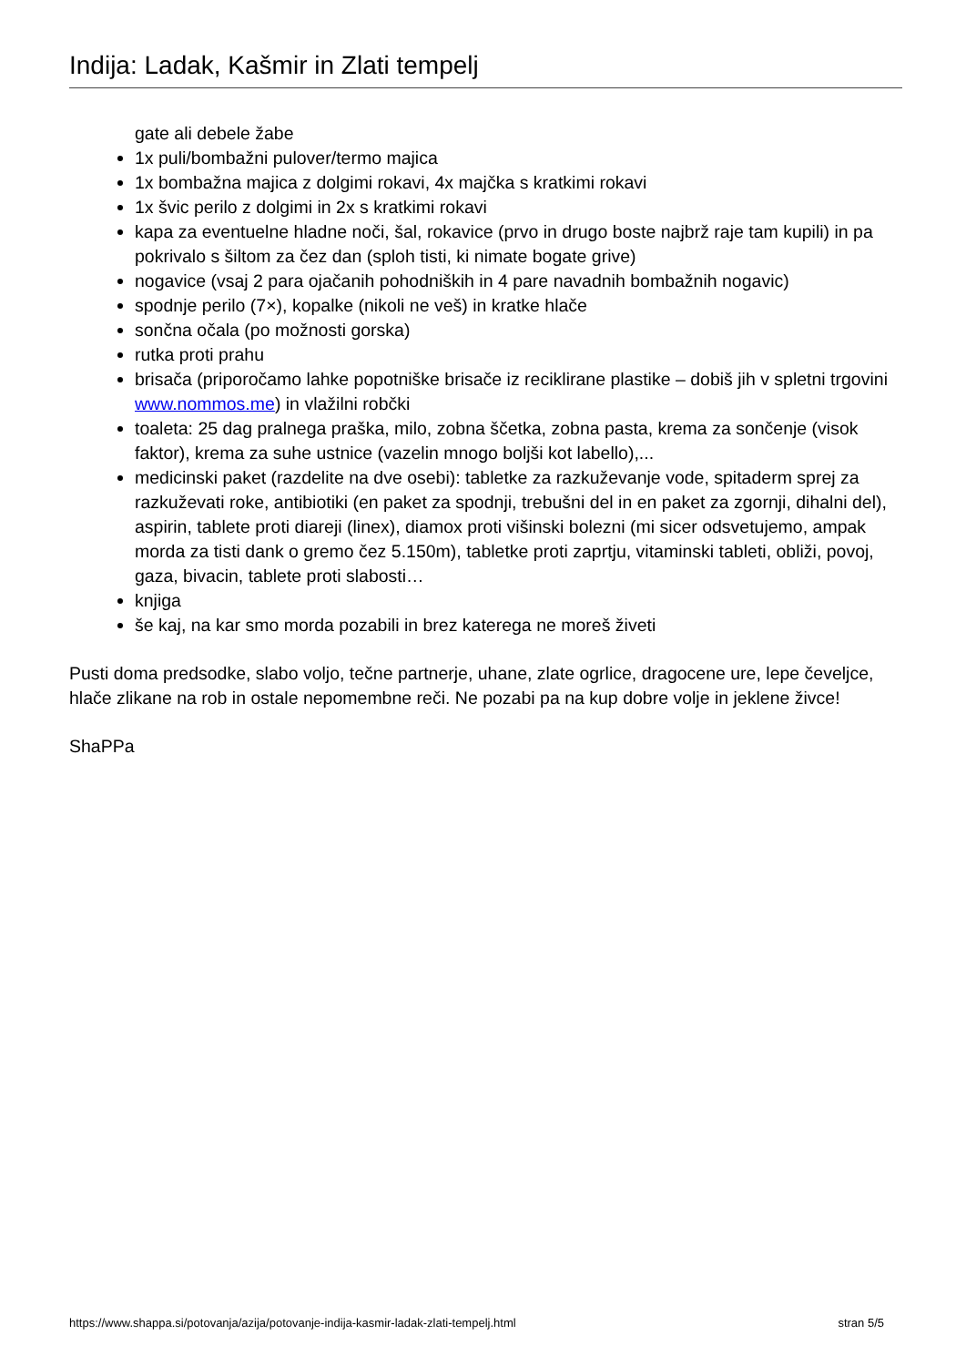Indija: Ladak, Kašmir in Zlati tempelj
gate ali debele žabe
1x puli/bombažni pulover/termo majica
1x bombažna majica z dolgimi rokavi, 4x majčka s kratkimi rokavi
1x švic perilo z dolgimi in 2x s kratkimi rokavi
kapa za eventuelne hladne noči, šal, rokavice (prvo in drugo boste najbrž raje tam kupili) in pa pokrivalo s šiltom za čez dan (sploh tisti, ki nimate bogate grive)
nogavice (vsaj 2 para ojačanih pohodniških in 4 pare navadnih bombažnih nogavic)
spodnje perilo (7×), kopalke (nikoli ne veš) in kratke hlače
sončna očala (po možnosti gorska)
rutka proti prahu
brisača (priporočamo lahke popotniške brisače iz reciklirane plastike – dobiš jih v spletni trgovini www.nommos.me) in vlažilni robčki
toaleta: 25 dag pralnega praška, milo, zobna ščetka, zobna pasta, krema za sončenje (visok faktor), krema za suhe ustnice (vazelin mnogo boljši kot labello),...
medicinski paket (razdelite na dve osebi): tabletke za razkuževanje vode, spitaderm sprej za razkuževati roke, antibiotiki (en paket za spodnji, trebušni del in en paket za zgornji, dihalni del), aspirin, tablete proti diareji (linex), diamox proti višinski bolezni (mi sicer odsvetujemo, ampak morda za tisti dank o gremo čez 5.150m), tabletke proti zaprtju, vitaminski tableti, obliži, povoj, gaza, bivacin, tablete proti slabosti…
knjiga
še kaj, na kar smo morda pozabili in brez katerega ne moreš živeti
Pusti doma predsodke, slabo voljo, tečne partnerje, uhane, zlate ogrlice, dragocene ure, lepe čeveljce, hlače zlikane na rob in ostale nepomembne reči. Ne pozabi pa na kup dobre volje in jeklene živce!
ShaPPa
https://www.shappa.si/potovanja/azija/potovanje-indija-kasmir-ladak-zlati-tempelj.html stran 5/5